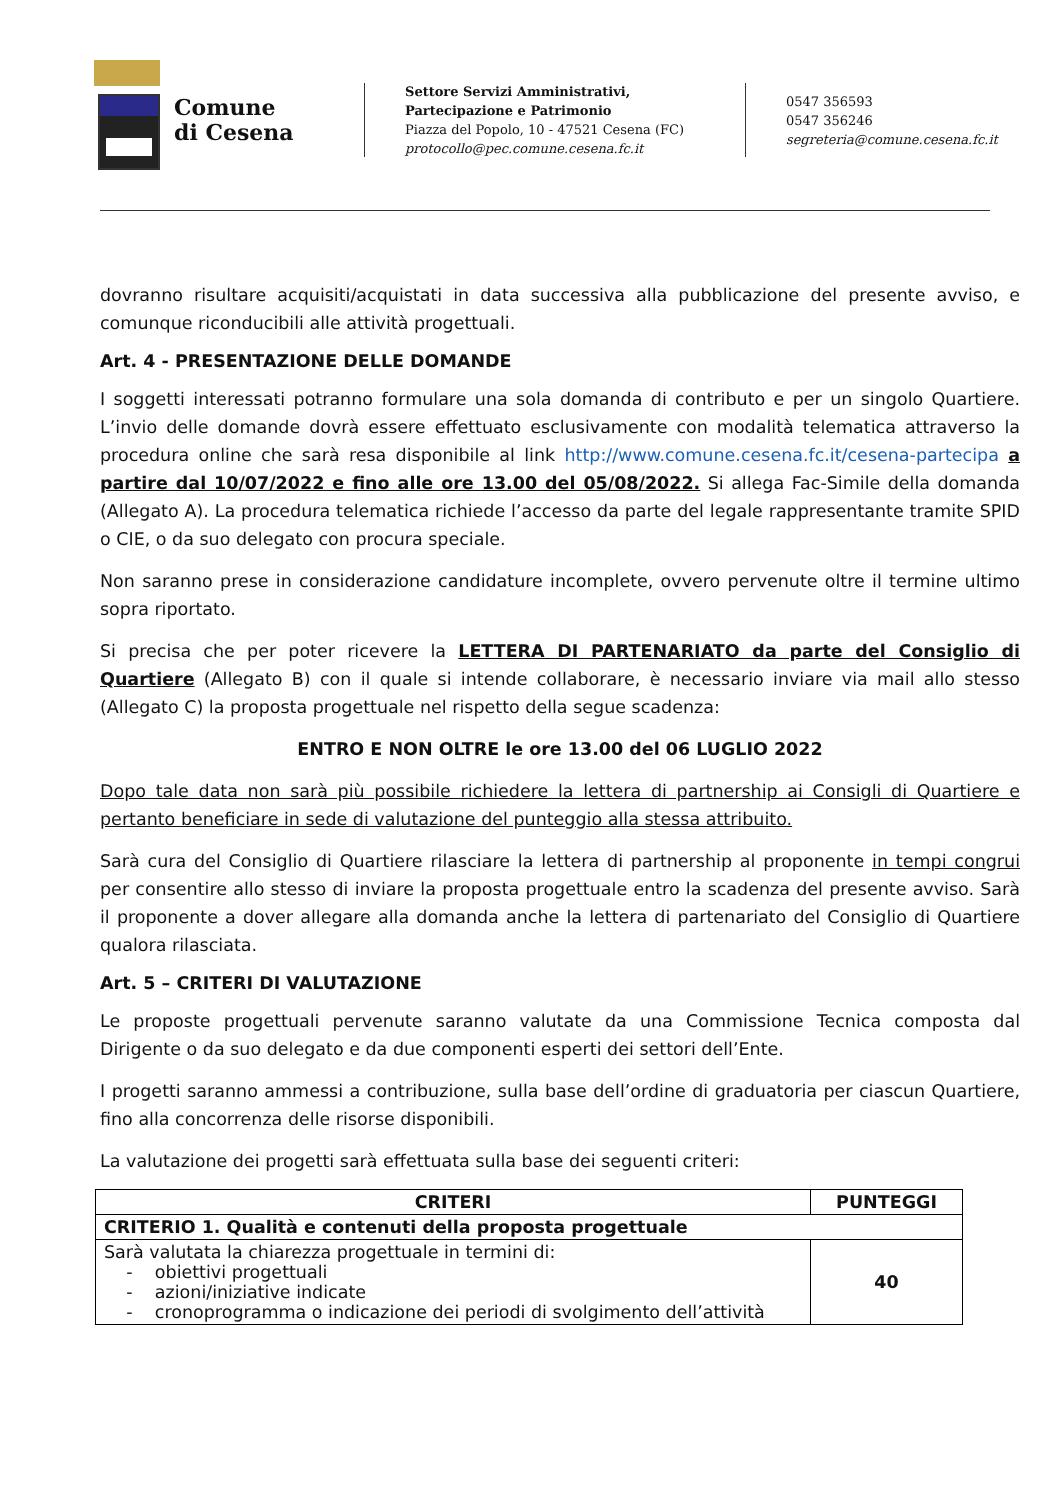Comune
di Cesena
Settore Servizi Amministrativi, Partecipazione e Patrimonio
Piazza del Popolo, 10 - 47521 Cesena (FC)
protocollo@pec.comune.cesena.fc.it
0547 356593
0547 356246
segreteria@comune.cesena.fc.it
dovranno risultare acquisiti/acquistati in data successiva alla pubblicazione del presente avviso, e comunque riconducibili alle attività progettuali.
Art. 4 - PRESENTAZIONE DELLE DOMANDE
I soggetti interessati potranno formulare una sola domanda di contributo e per un singolo Quartiere. L’invio delle domande dovrà essere effettuato esclusivamente con modalità telematica attraverso la procedura online che sarà resa disponibile al link http://www.comune.cesena.fc.it/cesena-partecipa a partire dal 10/07/2022 e fino alle ore 13.00 del 05/08/2022. Si allega Fac-Simile della domanda (Allegato A). La procedura telematica richiede l’accesso da parte del legale rappresentante tramite SPID o CIE, o da suo delegato con procura speciale.
Non saranno prese in considerazione candidature incomplete, ovvero pervenute oltre il termine ultimo sopra riportato.
Si precisa che per poter ricevere la LETTERA DI PARTENARIATO da parte del Consiglio di Quartiere (Allegato B) con il quale si intende collaborare, è necessario inviare via mail allo stesso (Allegato C) la proposta progettuale nel rispetto della segue scadenza:
ENTRO E NON OLTRE le ore 13.00 del 06 LUGLIO 2022
Dopo tale data non sarà più possibile richiedere la lettera di partnership ai Consigli di Quartiere e pertanto beneficiare in sede di valutazione del punteggio alla stessa attribuito.
Sarà cura del Consiglio di Quartiere rilasciare la lettera di partnership al proponente in tempi congrui per consentire allo stesso di inviare la proposta progettuale entro la scadenza del presente avviso. Sarà il proponente a dover allegare alla domanda anche la lettera di partenariato del Consiglio di Quartiere qualora rilasciata.
Art. 5 – CRITERI DI VALUTAZIONE
Le proposte progettuali pervenute saranno valutate da una Commissione Tecnica composta dal Dirigente o da suo delegato e da due componenti esperti dei settori dell’Ente.
I progetti saranno ammessi a contribuzione, sulla base dell’ordine di graduatoria per ciascun Quartiere, fino alla concorrenza delle risorse disponibili.
La valutazione dei progetti sarà effettuata sulla base dei seguenti criteri:
| CRITERI | PUNTEGGI |
| --- | --- |
| CRITERIO 1. Qualità e contenuti della proposta progettuale | |
| Sarà valutata la chiarezza progettuale in termini di: - obiettivi progettuali - azioni/iniziative indicate - cronoprogramma o indicazione dei periodi di svolgimento dell’attività | 40 |